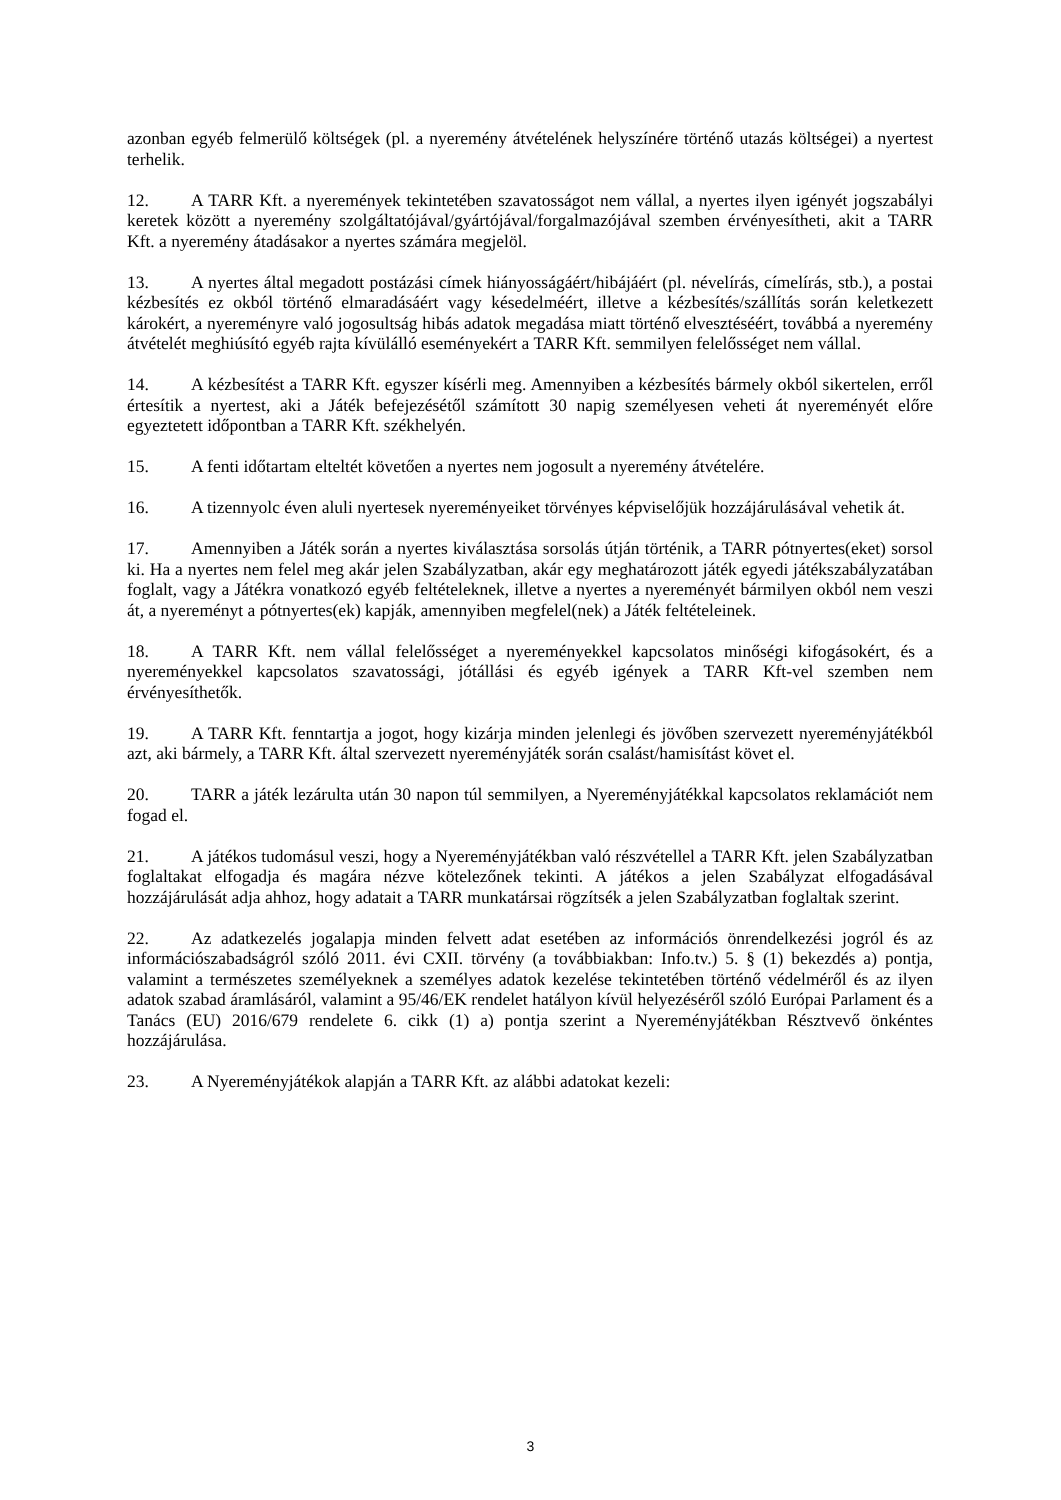azonban egyéb felmerülő költségek (pl. a nyeremény átvételének helyszínére történő utazás költségei) a nyertest terhelik.
12. A TARR Kft. a nyeremények tekintetében szavatosságot nem vállal, a nyertes ilyen igényét jogszabályi keretek között a nyeremény szolgáltatójával/gyártójával/forgalmazójával szemben érvényesítheti, akit a TARR Kft. a nyeremény átadásakor a nyertes számára megjelöl.
13. A nyertes által megadott postázási címek hiányosságáért/hibájáért (pl. névelírás, címelírás, stb.), a postai kézbesítés ez okból történő elmaradásáért vagy késedelméért, illetve a kézbesítés/szállítás során keletkezett károkért, a nyereményre való jogosultság hibás adatok megadása miatt történő elvesztéséért, továbbá a nyeremény átvételét meghiúsító egyéb rajta kívülálló eseményekért a TARR Kft. semmilyen felelősséget nem vállal.
14. A kézbesítést a TARR Kft. egyszer kísérli meg. Amennyiben a kézbesítés bármely okból sikertelen, erről értesítik a nyertest, aki a Játék befejezésétől számított 30 napig személyesen veheti át nyereményét előre egyeztetett időpontban a TARR Kft. székhelyén.
15. A fenti időtartam elteltét követően a nyertes nem jogosult a nyeremény átvételére.
16. A tizennyolc éven aluli nyertesek nyereményeiket törvényes képviselőjük hozzájárulásával vehetik át.
17. Amennyiben a Játék során a nyertes kiválasztása sorsolás útján történik, a TARR pótnyertes(eket) sorsol ki. Ha a nyertes nem felel meg akár jelen Szabályzatban, akár egy meghatározott játék egyedi játékszabályzatában foglalt, vagy a Játékra vonatkozó egyéb feltételeknek, illetve a nyertes a nyereményét bármilyen okból nem veszi át, a nyereményt a pótnyertes(ek) kapják, amennyiben megfelel(nek) a Játék feltételeinek.
18. A TARR Kft. nem vállal felelősséget a nyereményekkel kapcsolatos minőségi kifogásokért, és a nyereményekkel kapcsolatos szavatossági, jótállási és egyéb igények a TARR Kft-vel szemben nem érvényesíthetők.
19. A TARR Kft. fenntartja a jogot, hogy kizárja minden jelenlegi és jövőben szervezett nyereményjátékból azt, aki bármely, a TARR Kft. által szervezett nyereményjáték során csalást/hamisítást követ el.
20. TARR a játék lezárulta után 30 napon túl semmilyen, a Nyereményjátékkal kapcsolatos reklamációt nem fogad el.
21. A játékos tudomásul veszi, hogy a Nyereményjátékban való részvétellel a TARR Kft. jelen Szabályzatban foglaltakat elfogadja és magára nézve kötelezőnek tekinti. A játékos a jelen Szabályzat elfogadásával hozzájárulását adja ahhoz, hogy adatait a TARR munkatársai rögzítsék a jelen Szabályzatban foglaltak szerint.
22. Az adatkezelés jogalapja minden felvett adat esetében az információs önrendelkezési jogról és az információszabadságról szóló 2011. évi CXII. törvény (a továbbiakban: Info.tv.) 5. § (1) bekezdés a) pontja, valamint a természetes személyeknek a személyes adatok kezelése tekintetében történő védelméről és az ilyen adatok szabad áramlásáról, valamint a 95/46/EK rendelet hatályon kívül helyezéséről szóló Európai Parlament és a Tanács (EU) 2016/679 rendelete 6. cikk (1) a) pontja szerint a Nyereményjátékban Résztvevő önkéntes hozzájárulása.
23. A Nyereményjátékok alapján a TARR Kft. az alábbi adatokat kezeli:
3